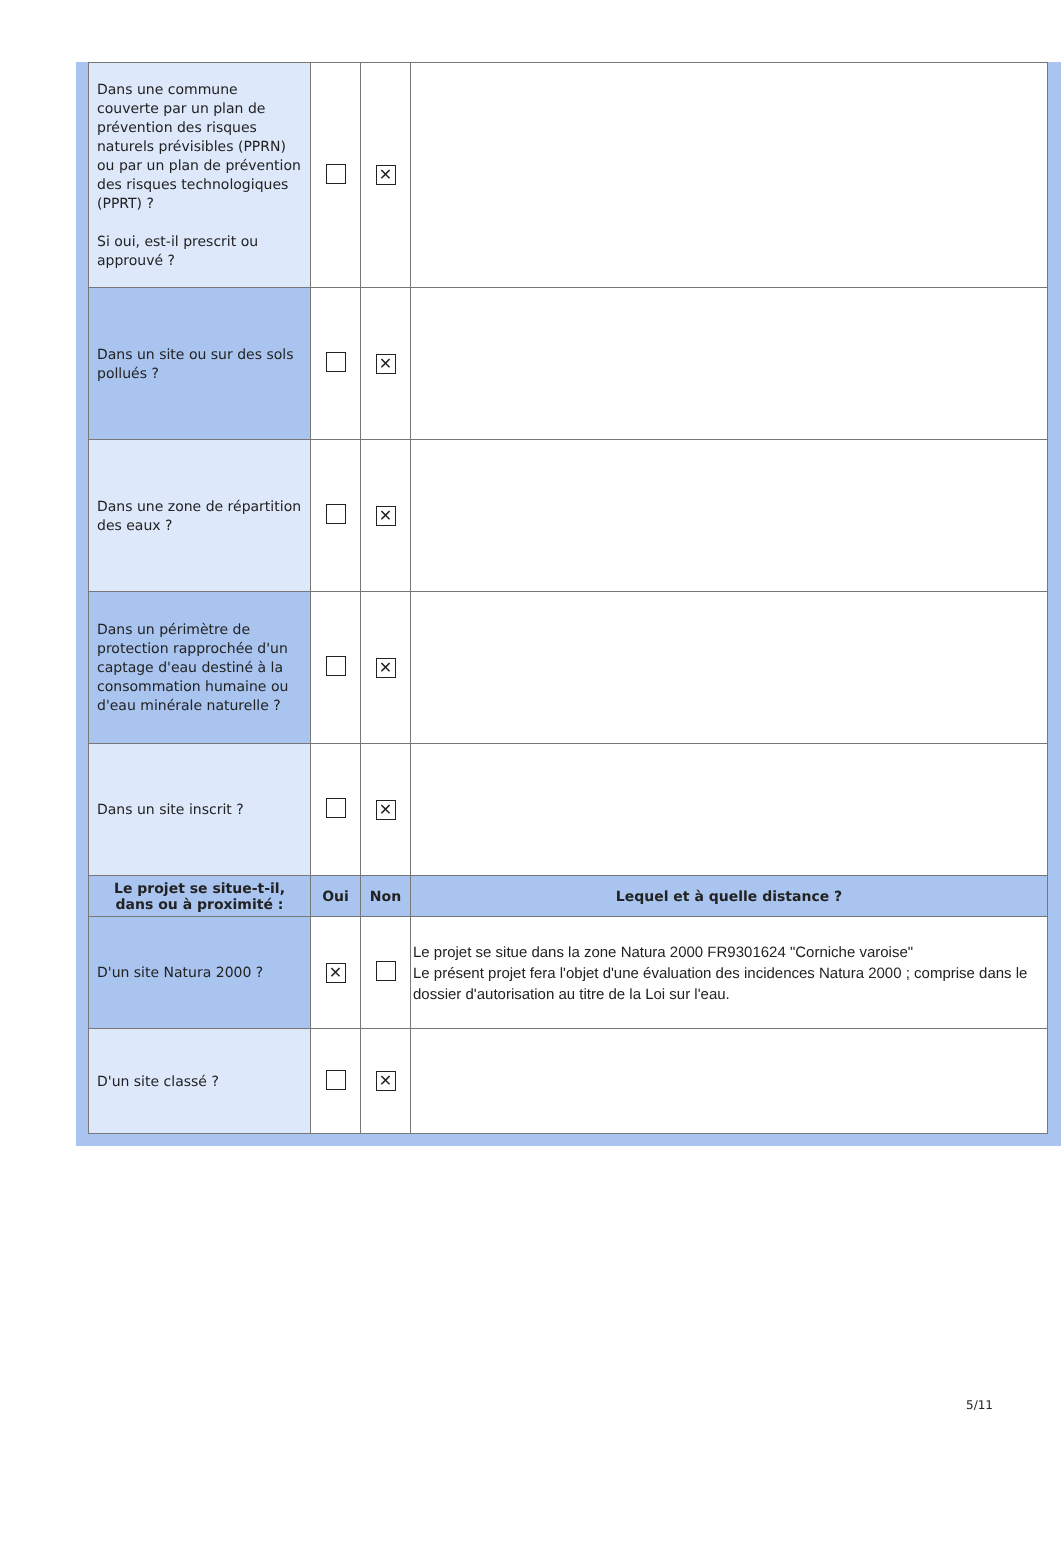| Dans une commune couverte par un plan de prévention des risques naturels prévisibles (PPRN) ou par un plan de prévention des risques technologiques (PPRT) ? Si oui, est-il prescrit ou approuvé ? | | ✕ | |
| Dans un site ou sur des sols pollués ? | | ✕ | |
| Dans une zone de répartition des eaux ? | | ✕ | |
| Dans un périmètre de protection rapprochée d'un captage d'eau destiné à la consommation humaine ou d'eau minérale naturelle ? | | ✕ | |
| Dans un site inscrit ? | | ✕ | |
| Le projet se situe-t-il, dans ou à proximité : | Oui | Non | Lequel et à quelle distance ? |
| D'un site Natura 2000 ? | ✕ | | Le projet se situe dans la zone Natura 2000 FR9301624 "Corniche varoise" Le présent projet fera l'objet d'une évaluation des incidences Natura 2000 ; comprise dans le dossier d'autorisation au titre de la Loi sur l'eau. |
| D'un site classé ? | | ✕ | |
5/11